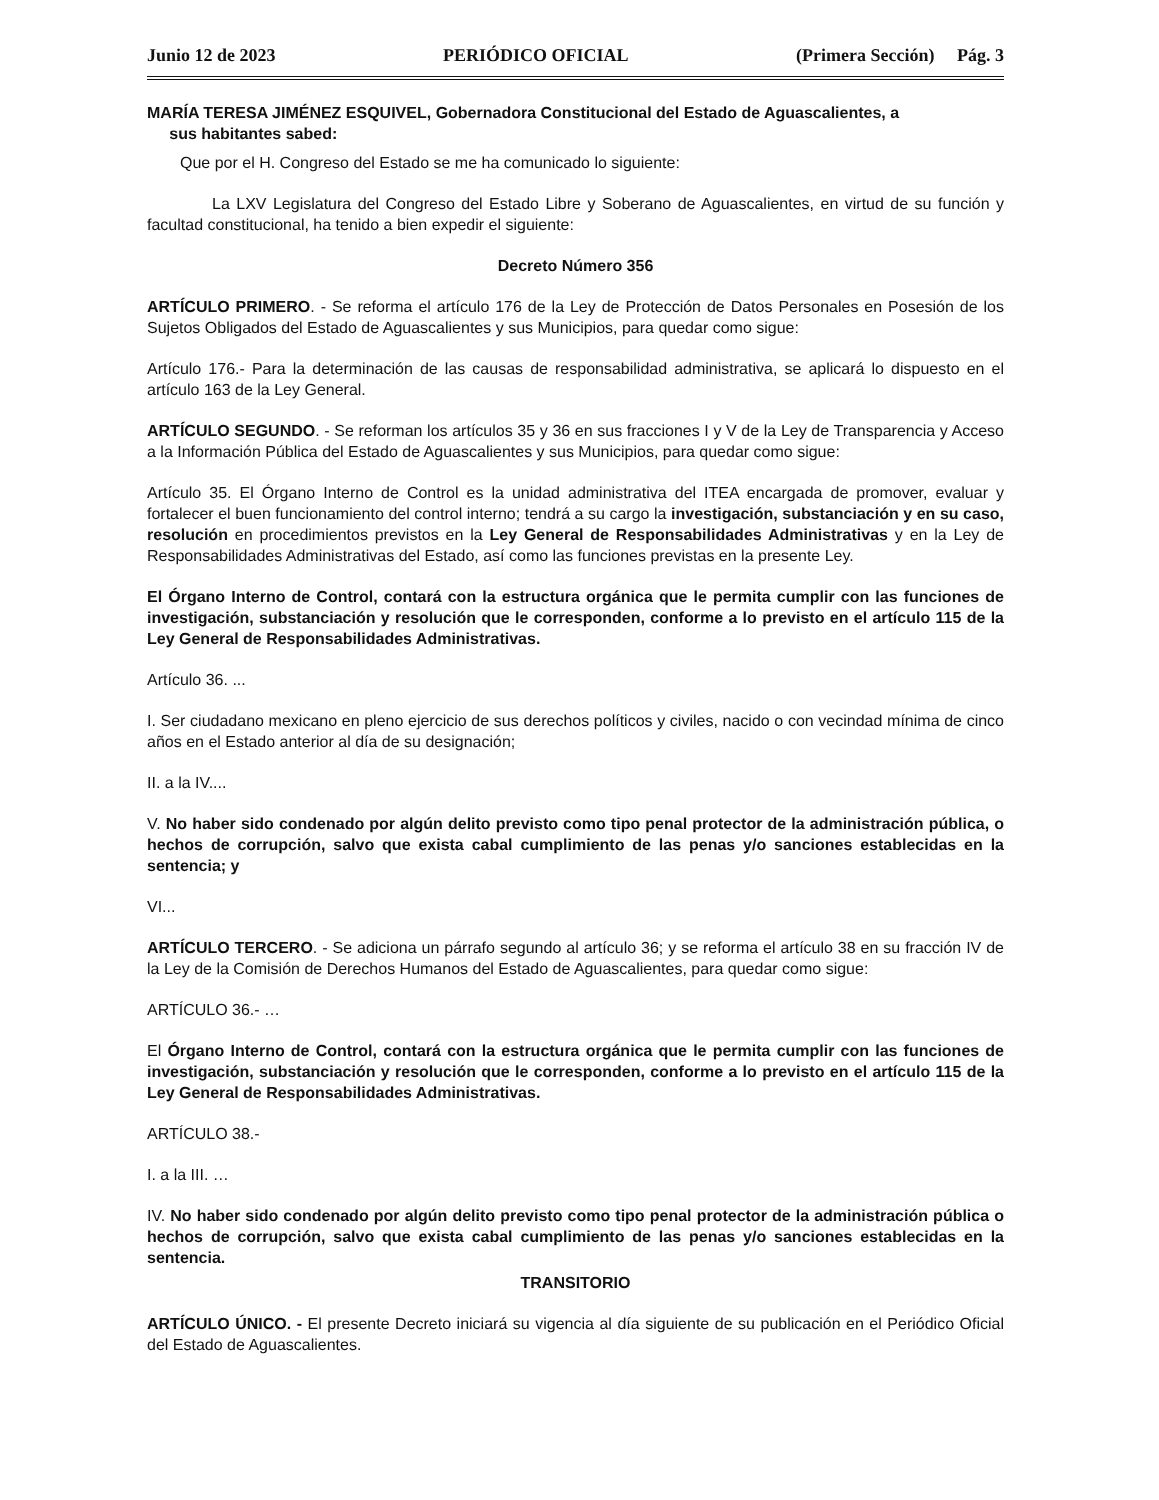Junio 12 de 2023 PERIÓDICO OFICIAL (Primera Sección) Pág. 3
MARÍA TERESA JIMÉNEZ ESQUIVEL, Gobernadora Constitucional del Estado de Aguascalientes, a
sus habitantes sabed:
Que por el H. Congreso del Estado se me ha comunicado lo siguiente:
La LXV Legislatura del Congreso del Estado Libre y Soberano de Aguascalientes, en virtud de su función y facultad constitucional, ha tenido a bien expedir el siguiente:
Decreto Número 356
ARTÍCULO PRIMERO. - Se reforma el artículo 176 de la Ley de Protección de Datos Personales en Posesión de los Sujetos Obligados del Estado de Aguascalientes y sus Municipios, para quedar como sigue:
Artículo 176.- Para la determinación de las causas de responsabilidad administrativa, se aplicará lo dispuesto en el artículo 163 de la Ley General.
ARTÍCULO SEGUNDO. - Se reforman los artículos 35 y 36 en sus fracciones I y V de la Ley de Transparencia y Acceso a la Información Pública del Estado de Aguascalientes y sus Municipios, para quedar como sigue:
Artículo 35. El Órgano Interno de Control es la unidad administrativa del ITEA encargada de promover, evaluar y fortalecer el buen funcionamiento del control interno; tendrá a su cargo la investigación, substanciación y en su caso, resolución en procedimientos previstos en la Ley General de Responsabilidades Administrativas y en la Ley de Responsabilidades Administrativas del Estado, así como las funciones previstas en la presente Ley.
El Órgano Interno de Control, contará con la estructura orgánica que le permita cumplir con las funciones de investigación, substanciación y resolución que le corresponden, conforme a lo previsto en el artículo 115 de la Ley General de Responsabilidades Administrativas.
Artículo 36. ...
I. Ser ciudadano mexicano en pleno ejercicio de sus derechos políticos y civiles, nacido o con vecindad mínima de cinco años en el Estado anterior al día de su designación;
II. a la IV....
V. No haber sido condenado por algún delito previsto como tipo penal protector de la administración pública, o hechos de corrupción, salvo que exista cabal cumplimiento de las penas y/o sanciones establecidas en la sentencia; y
VI...
ARTÍCULO TERCERO. - Se adiciona un párrafo segundo al artículo 36; y se reforma el artículo 38 en su fracción IV de la Ley de la Comisión de Derechos Humanos del Estado de Aguascalientes, para quedar como sigue:
ARTÍCULO 36.- …
El Órgano Interno de Control, contará con la estructura orgánica que le permita cumplir con las funciones de investigación, substanciación y resolución que le corresponden, conforme a lo previsto en el artículo 115 de la Ley General de Responsabilidades Administrativas.
ARTÍCULO 38.-
I. a la III. …
IV. No haber sido condenado por algún delito previsto como tipo penal protector de la administración pública o hechos de corrupción, salvo que exista cabal cumplimiento de las penas y/o sanciones establecidas en la sentencia.
TRANSITORIO
ARTÍCULO ÚNICO. - El presente Decreto iniciará su vigencia al día siguiente de su publicación en el Periódico Oficial del Estado de Aguascalientes.